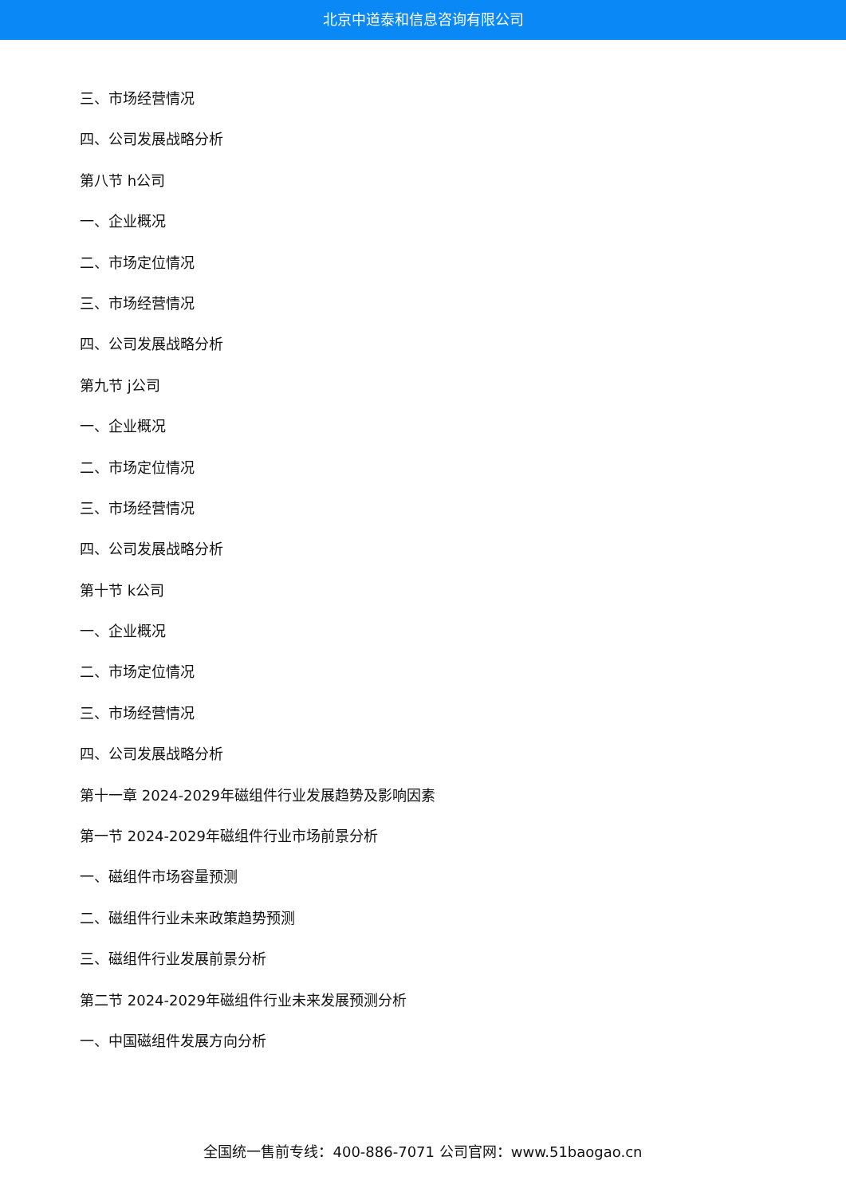北京中道泰和信息咨询有限公司
三、市场经营情况
四、公司发展战略分析
第八节 h公司
一、企业概况
二、市场定位情况
三、市场经营情况
四、公司发展战略分析
第九节 j公司
一、企业概况
二、市场定位情况
三、市场经营情况
四、公司发展战略分析
第十节 k公司
一、企业概况
二、市场定位情况
三、市场经营情况
四、公司发展战略分析
第十一章 2024-2029年磁组件行业发展趋势及影响因素
第一节 2024-2029年磁组件行业市场前景分析
一、磁组件市场容量预测
二、磁组件行业未来政策趋势预测
三、磁组件行业发展前景分析
第二节 2024-2029年磁组件行业未来发展预测分析
一、中国磁组件发展方向分析
全国统一售前专线：400-886-7071 公司官网：www.51baogao.cn